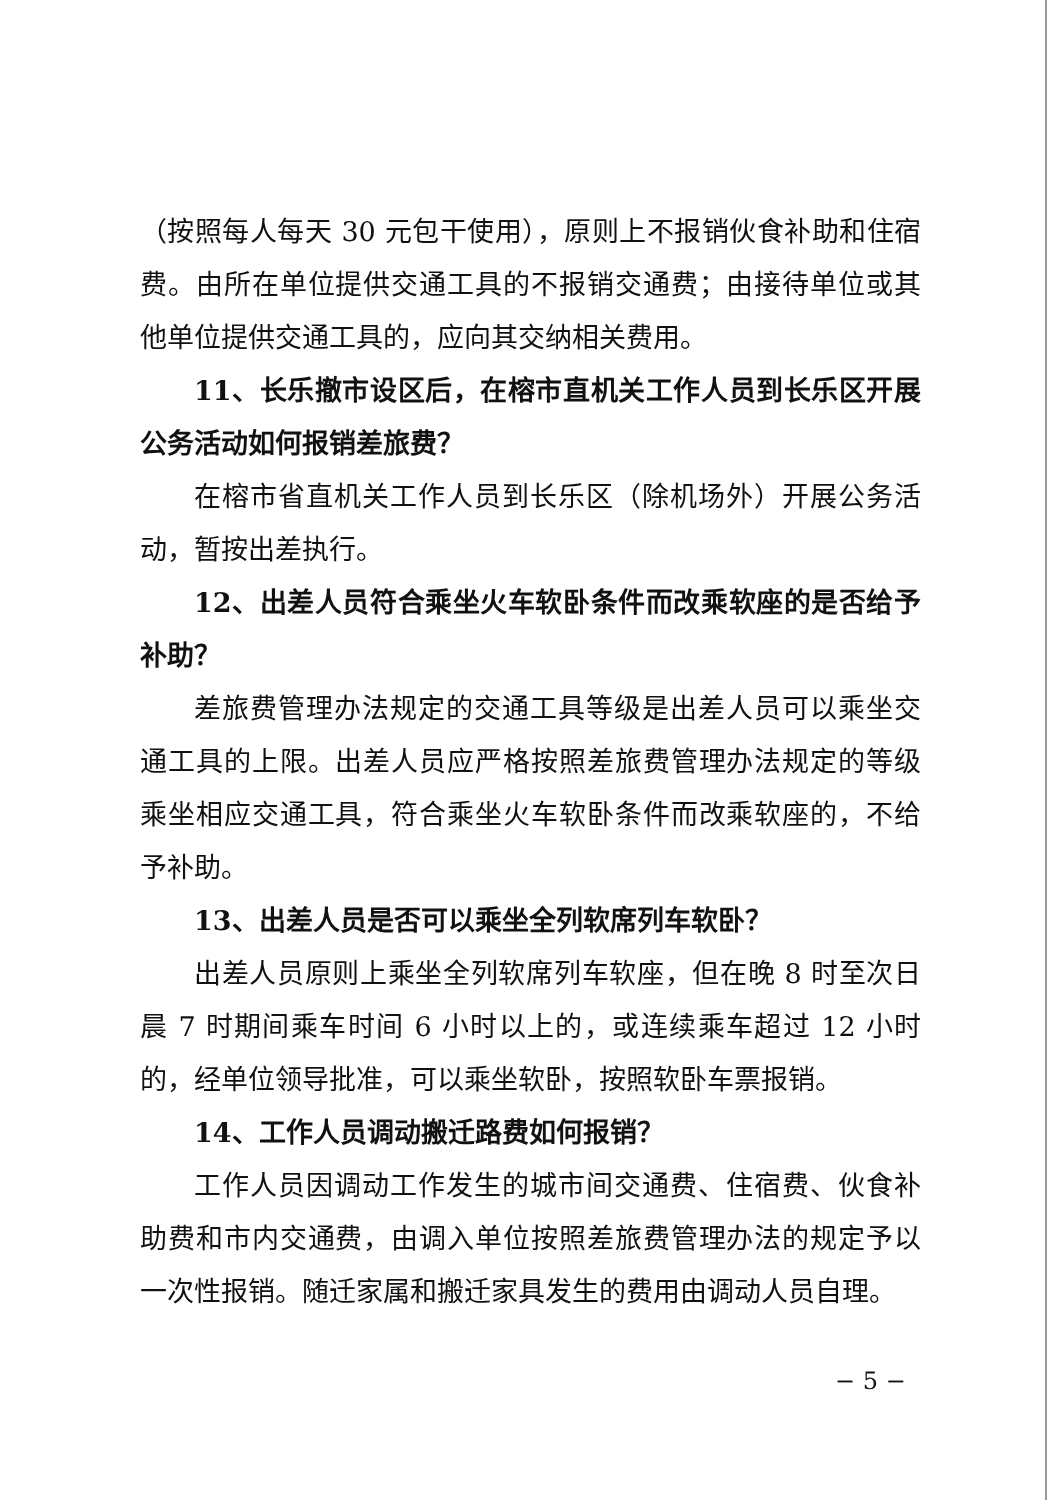（按照每人每天 30 元包干使用），原则上不报销伙食补助和住宿费。由所在单位提供交通工具的不报销交通费；由接待单位或其他单位提供交通工具的，应向其交纳相关费用。
11、长乐撤市设区后，在榕市直机关工作人员到长乐区开展公务活动如何报销差旅费？
在榕市省直机关工作人员到长乐区（除机场外）开展公务活动，暂按出差执行。
12、出差人员符合乘坐火车软卧条件而改乘软座的是否给予补助？
差旅费管理办法规定的交通工具等级是出差人员可以乘坐交通工具的上限。出差人员应严格按照差旅费管理办法规定的等级乘坐相应交通工具，符合乘坐火车软卧条件而改乘软座的，不给予补助。
13、出差人员是否可以乘坐全列软席列车软卧？
出差人员原则上乘坐全列软席列车软座，但在晚 8 时至次日晨 7 时期间乘车时间 6 小时以上的，或连续乘车超过 12 小时的，经单位领导批准，可以乘坐软卧，按照软卧车票报销。
14、工作人员调动搬迁路费如何报销？
工作人员因调动工作发生的城市间交通费、住宿费、伙食补助费和市内交通费，由调入单位按照差旅费管理办法的规定予以一次性报销。随迁家属和搬迁家具发生的费用由调动人员自理。
− 5 −